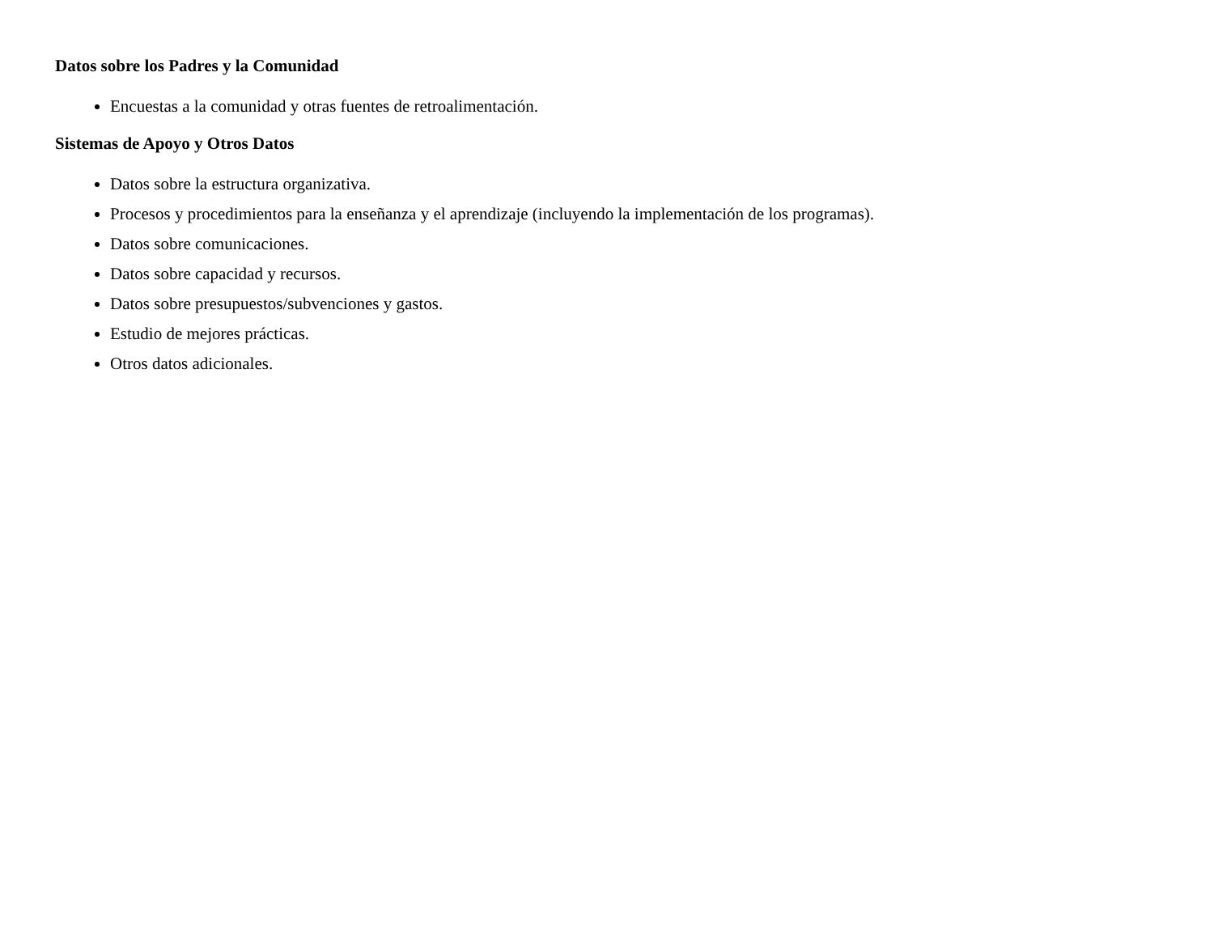Datos sobre los Padres y la Comunidad
Encuestas a la comunidad y otras fuentes de retroalimentación.
Sistemas de Apoyo y Otros Datos
Datos sobre la estructura organizativa.
Procesos y procedimientos para la enseñanza y el aprendizaje (incluyendo la implementación de los programas).
Datos sobre comunicaciones.
Datos sobre capacidad y recursos.
Datos sobre presupuestos/subvenciones y gastos.
Estudio de mejores prácticas.
Otros datos adicionales.